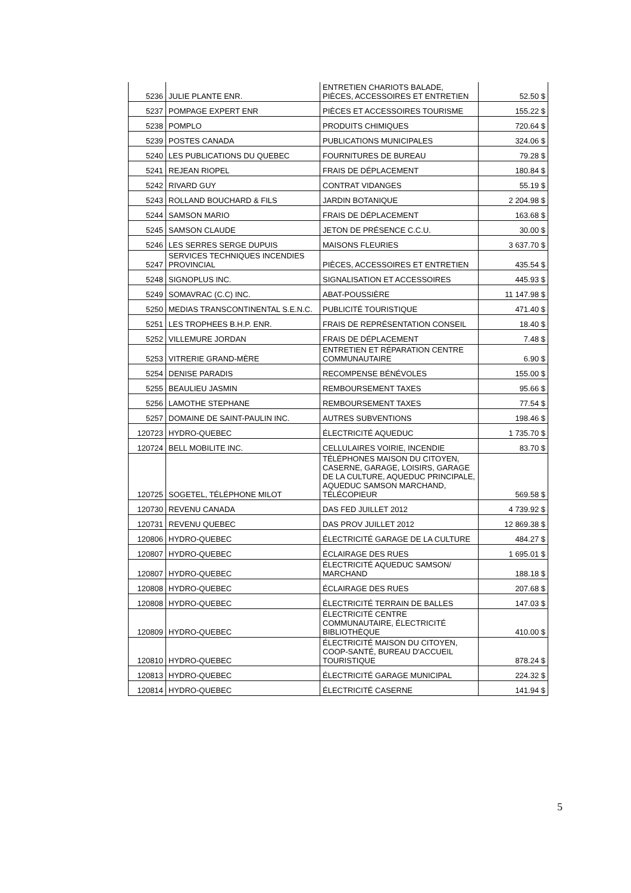| 5236 | JULIE PLANTE ENR. | ENTRETIEN CHARIOTS BALADE, PIÈCES, ACCESSOIRES ET ENTRETIEN | 52.50 $ |
| 5237 | POMPAGE EXPERT ENR | PIÈCES ET ACCESSOIRES TOURISME | 155.22 $ |
| 5238 | POMPLO | PRODUITS CHIMIQUES | 720.64 $ |
| 5239 | POSTES CANADA | PUBLICATIONS MUNICIPALES | 324.06 $ |
| 5240 | LES PUBLICATIONS DU QUEBEC | FOURNITURES DE BUREAU | 79.28 $ |
| 5241 | REJEAN RIOPEL | FRAIS DE DÉPLACEMENT | 180.84 $ |
| 5242 | RIVARD GUY | CONTRAT VIDANGES | 55.19 $ |
| 5243 | ROLLAND BOUCHARD & FILS | JARDIN BOTANIQUE | 2 204.98 $ |
| 5244 | SAMSON MARIO | FRAIS DE DÉPLACEMENT | 163.68 $ |
| 5245 | SAMSON CLAUDE | JETON DE PRÉSENCE C.C.U. | 30.00 $ |
| 5246 | LES SERRES SERGE DUPUIS | MAISONS FLEURIES | 3 637.70 $ |
| 5247 | SERVICES TECHNIQUES INCENDIES PROVINCIAL | PIÈCES, ACCESSOIRES ET ENTRETIEN | 435.54 $ |
| 5248 | SIGNOPLUS INC. | SIGNALISATION ET ACCESSOIRES | 445.93 $ |
| 5249 | SOMAVRAC (C.C) INC. | ABAT-POUSSIÈRE | 11 147.98 $ |
| 5250 | MEDIAS TRANSCONTINENTAL S.E.N.C. | PUBLICITÉ TOURISTIQUE | 471.40 $ |
| 5251 | LES TROPHEES B.H.P. ENR. | FRAIS DE REPRÉSENTATION CONSEIL | 18.40 $ |
| 5252 | VILLEMURE JORDAN | FRAIS DE DÉPLACEMENT | 7.48 $ |
| 5253 | VITRERIE GRAND-MÈRE | ENTRETIEN ET RÉPARATION CENTRE COMMUNAUTAIRE | 6.90 $ |
| 5254 | DENISE PARADIS | RECOMPENSE BÉNÉVOLES | 155.00 $ |
| 5255 | BEAULIEU JASMIN | REMBOURSEMENT TAXES | 95.66 $ |
| 5256 | LAMOTHE STEPHANE | REMBOURSEMENT TAXES | 77.54 $ |
| 5257 | DOMAINE DE SAINT-PAULIN INC. | AUTRES SUBVENTIONS | 198.46 $ |
| 120723 | HYDRO-QUEBEC | ÉLECTRICITÉ AQUEDUC | 1 735.70 $ |
| 120724 | BELL MOBILITE INC. | CELLULAIRES VOIRIE, INCENDIE | 83.70 $ |
| 120725 | SOGETEL, TÉLÉPHONE MILOT | TÉLÉPHONES MAISON DU CITOYEN, CASERNE, GARAGE, LOISIRS, GARAGE DE LA CULTURE, AQUEDUC PRINCIPALE, AQUEDUC SAMSON MARCHAND, TÉLÉCOPIEUR | 569.58 $ |
| 120730 | REVENU CANADA | DAS FED JUILLET 2012 | 4 739.92 $ |
| 120731 | REVENU QUEBEC | DAS PROV JUILLET 2012 | 12 869.38 $ |
| 120806 | HYDRO-QUEBEC | ÉLECTRICITÉ GARAGE DE LA CULTURE | 484.27 $ |
| 120807 | HYDRO-QUEBEC | ÉCLAIRAGE DES RUES | 1 695.01 $ |
| 120807 | HYDRO-QUEBEC | ÉLECTRICITÉ AQUEDUC SAMSON/ MARCHAND | 188.18 $ |
| 120808 | HYDRO-QUEBEC | ÉCLAIRAGE DES RUES | 207.68 $ |
| 120808 | HYDRO-QUEBEC | ÉLECTRICITÉ TERRAIN DE BALLES | 147.03 $ |
| 120809 | HYDRO-QUEBEC | ÉLECTRICITÉ CENTRE COMMUNAUTAIRE, ÉLECTRICITÉ BIBLIOTHÈQUE | 410.00 $ |
| 120810 | HYDRO-QUEBEC | ÉLECTRICITÉ MAISON DU CITOYEN, COOP-SANTÉ, BUREAU D'ACCUEIL TOURISTIQUE | 878.24 $ |
| 120813 | HYDRO-QUEBEC | ÉLECTRICITÉ GARAGE MUNICIPAL | 224.32 $ |
| 120814 | HYDRO-QUEBEC | ÉLECTRICITÉ CASERNE | 141.94 $ |
5